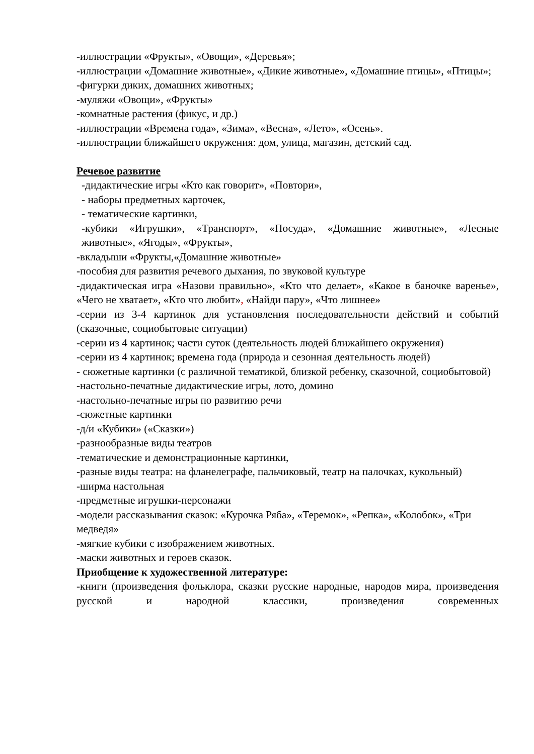-иллюстрации «Фрукты», «Овощи», «Деревья»;
-иллюстрации «Домашние животные», «Дикие животные», «Домашние птицы», «Птицы»;
-фигурки диких, домашних животных;
-муляжи «Овощи», «Фрукты»
-комнатные растения (фикус, и др.)
-иллюстрации «Времена года», «Зима», «Весна», «Лето», «Осень».
-иллюстрации ближайшего окружения: дом, улица, магазин, детский сад.
Речевое развитие
-дидактические игры «Кто как говорит», «Повтори»,
- наборы предметных карточек,
- тематические картинки,
-кубики «Игрушки», «Транспорт», «Посуда», «Домашние животные», «Лесные животные», «Ягоды», «Фрукты»,
-вкладыши «Фрукты,«Домашние животные»
-пособия для развития речевого дыхания, по звуковой культуре
-дидактическая игра «Назови правильно», «Кто что делает», «Какое в баночке варенье», «Чего не хватает», «Кто что любит», «Найди пару», «Что лишнее»
-серии из 3-4 картинок для установления последовательности действий и событий (сказочные, социобытовые ситуации)
-серии из 4 картинок; части суток (деятельность людей ближайшего окружения)
-серии из 4 картинок; времена года (природа и сезонная деятельность людей)
- сюжетные картинки (с различной тематикой, близкой ребенку, сказочной, социобытовой)
-настольно-печатные дидактические игры, лото, домино
-настольно-печатные игры по развитию речи
-сюжетные картинки
-д/и «Кубики» («Сказки»)
-разнообразные виды театров
-тематические и демонстрационные картинки,
-разные виды театра: на фланелеграфе, пальчиковый, театр на палочках, кукольный)
-ширма настольная
-предметные игрушки-персонажи
-модели рассказывания сказок: «Курочка Ряба», «Теремок», «Репка», «Колобок», «Три медведя»
-мягкие кубики с изображением животных.
-маски животных и героев сказок.
Приобщение к художественной литературе:
-книги (произведения фольклора, сказки русские народные, народов мира, произведения русской и народной классики, произведения современных